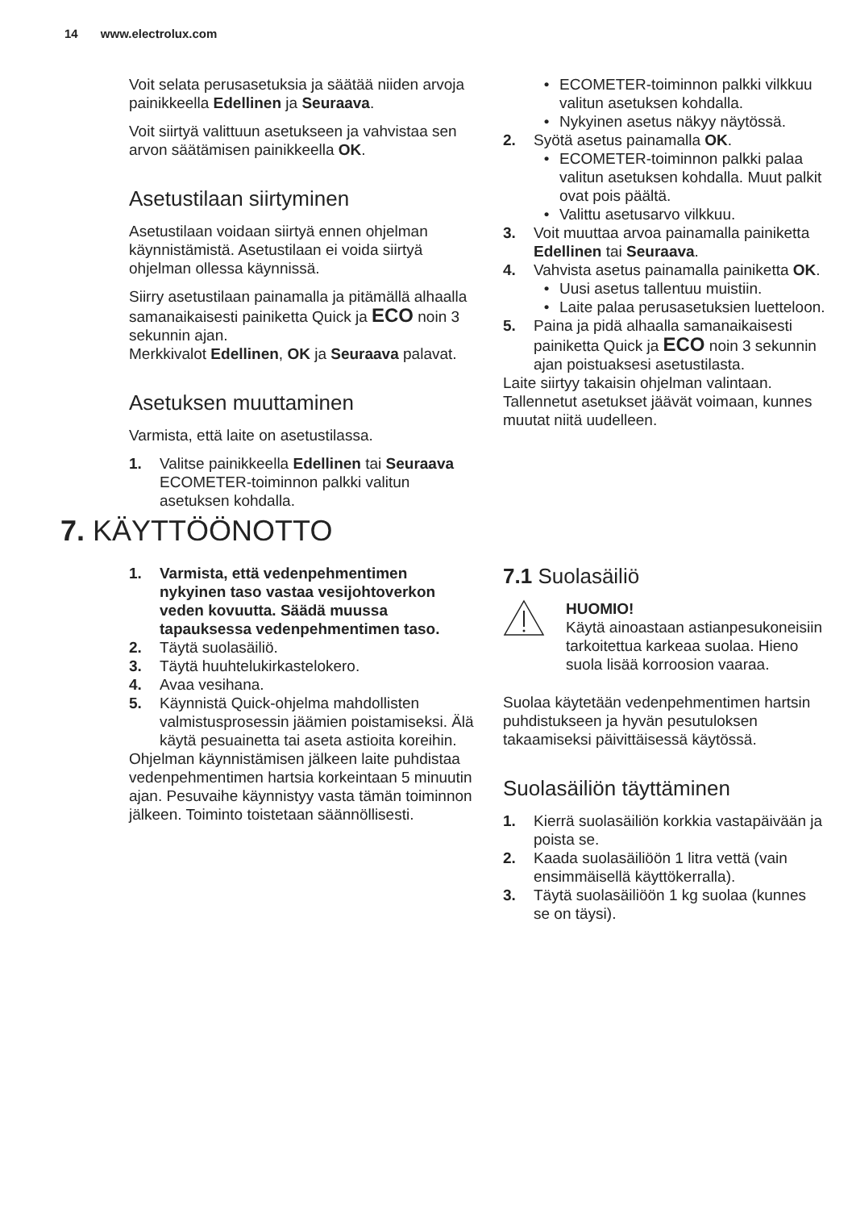14 www.electrolux.com
Voit selata perusasetuksia ja säätää niiden arvoja painikkeella Edellinen ja Seuraava.
Voit siirtyä valittuun asetukseen ja vahvistaa sen arvon säätämisen painikkeella OK.
Asetustilaan siirtyminen
Asetustilaan voidaan siirtyä ennen ohjelman käynnistämistä. Asetustilaan ei voida siirtyä ohjelman ollessa käynnissä.
Siirry asetustilaan painamalla ja pitämällä alhaalla samanaikaisesti painiketta Quick ja ECO noin 3 sekunnin ajan.
Merkkivalot Edellinen, OK ja Seuraava palavat.
Asetuksen muuttaminen
Varmista, että laite on asetustilassa.
1. Valitse painikkeella Edellinen tai Seuraava ECOMETER-toiminnon palkki valitun asetuksen kohdalla.
• ECOMETER-toiminnon palkki vilkkuu valitun asetuksen kohdalla.
• Nykyinen asetus näkyy näytössä.
2. Syötä asetus painamalla OK.
• ECOMETER-toiminnon palkki palaa valitun asetuksen kohdalla. Muut palkit ovat pois päältä.
• Valittu asetusarvo vilkkuu.
3. Voit muuttaa arvoa painamalla painiketta Edellinen tai Seuraava.
4. Vahvista asetus painamalla painiketta OK.
• Uusi asetus tallentuu muistiin.
• Laite palaa perusasetuksien luetteloon.
5. Paina ja pidä alhaalla samanaikaisesti painiketta Quick ja ECO noin 3 sekunnin ajan poistuaksesi asetustilasta.
Laite siirtyy takaisin ohjelman valintaan. Tallennetut asetukset jäävät voimaan, kunnes muutat niitä uudelleen.
7. KÄYTTÖÖNOTTO
1. Varmista, että vedenpehmentimen nykyinen taso vastaa vesijohtoverkon veden kovuutta. Säädä muussa tapauksessa vedenpehmentimen taso.
2. Täytä suolasäiliö.
3. Täytä huuhtelukirkastelokero.
4. Avaa vesihana.
5. Käynnistä Quick-ohjelma mahdollisten valmistusprosessin jäämien poistamiseksi. Älä käytä pesuainetta tai aseta astioita koreihin.
Ohjelman käynnistämisen jälkeen laite puhdistaa vedenpehmentimen hartsia korkeintaan 5 minuutin ajan. Pesuvaihe käynnistyy vasta tämän toiminnon jälkeen. Toiminto toistetaan säännöllisesti.
7.1 Suolasäiliö
HUOMIO!
Käytä ainoastaan astianpesukoneisiin tarkoitettua karkeaa suolaa. Hieno suola lisää korroosion vaaraa.
Suolaa käytetään vedenpehmentimen hartsin puhdistukseen ja hyvän pesutuloksen takaamiseksi päivittäisessä käytössä.
Suolasäiliön täyttäminen
1. Kierrä suolasäiliön korkkia vastapäivään ja poista se.
2. Kaada suolasäiliöön 1 litra vettä (vain ensimmäisellä käyttökerralla).
3. Täytä suolasäiliöön 1 kg suolaa (kunnes se on täysi).